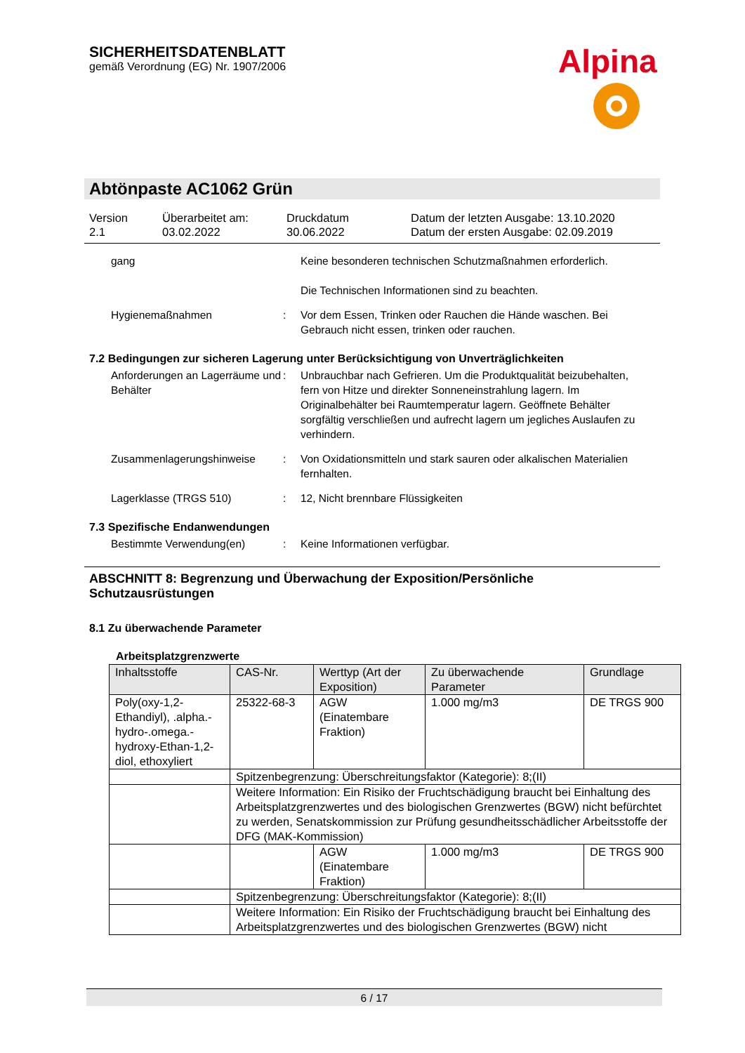SICHERHEITSDATENBLATT
gemäß Verordnung (EG) Nr. 1907/2006
Alpina
Abtönpaste AC1062 Grün
Version
2.1
Überarbeitet am:
03.02.2022
Druckdatum
30.06.2022
Datum der letzten Ausgabe: 13.10.2020
Datum der ersten Ausgabe: 02.09.2019
gang Keine besonderen technischen Schutzmaßnahmen erforderlich.
Die Technischen Informationen sind zu beachten.
Hygienemaßnahmen : Vor dem Essen, Trinken oder Rauchen die Hände waschen. Bei Gebrauch nicht essen, trinken oder rauchen.
7.2 Bedingungen zur sicheren Lagerung unter Berücksichtigung von Unverträglichkeiten
Anforderungen an Lagerräume und Behälter
: Unbrauchbar nach Gefrieren. Um die Produktqualität beizubehalten, fern von Hitze und direkter Sonneneinstrahlung lagern. Im Originalbehälter bei Raumtemperatur lagern. Geöffnete Behälter sorgfältig verschließen und aufrecht lagern um jegliches Auslaufen zu verhindern.
Zusammenlagerungshinweise : Von Oxidationsmitteln und stark sauren oder alkalischen Materialien fernhalten.
Lagerklasse (TRGS 510) : 12, Nicht brennbare Flüssigkeiten
7.3 Spezifische Endanwendungen
Bestimmte Verwendung(en) : Keine Informationen verfügbar.
ABSCHNITT 8: Begrenzung und Überwachung der Exposition/Persönliche Schutzausrüstungen
8.1 Zu überwachende Parameter
Arbeitsplatzgrenzwerte
| Inhaltsstoffe | CAS-Nr. | Werttyp (Art der Exposition) | Zu überwachende Parameter | Grundlage |
| --- | --- | --- | --- | --- |
| Poly(oxy-1,2-Ethandiyl), .alpha.-hydro-.omega.-hydroxy-Ethan-1,2-diol, ethoxyliert | 25322-68-3 | AGW (Einatembare Fraktion) | 1.000 mg/m3 | DE TRGS 900 |
| | Spitzenbegrenzung: Überschreitungsfaktor (Kategorie): 8;(II) | | | |
| | Weitere Information: Ein Risiko der Fruchtschädigung braucht bei Einhaltung des Arbeitsplatzgrenzwertes und des biologischen Grenzwertes (BGW) nicht befürchtet zu werden, Senatskommission zur Prüfung gesundheitsschädlicher Arbeitsstoffe der DFG (MAK-Kommission) | | | |
| | | AGW (Einatembare Fraktion) | 1.000 mg/m3 | DE TRGS 900 |
| | Spitzenbegrenzung: Überschreitungsfaktor (Kategorie): 8;(II) | | | |
| | Weitere Information: Ein Risiko der Fruchtschädigung braucht bei Einhaltung des Arbeitsplatzgrenzwertes und des biologischen Grenzwertes (BGW) nicht | | | |
6 / 17